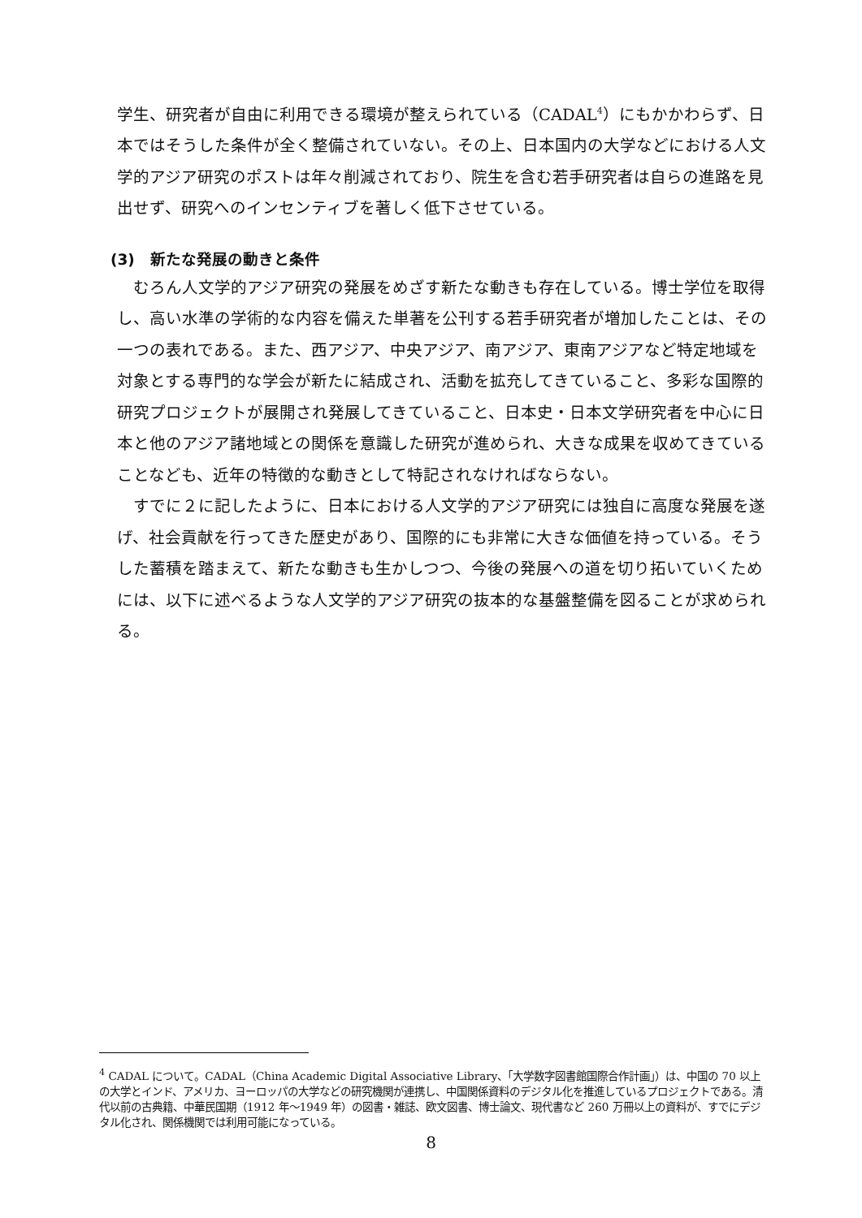学生、研究者が自由に利用できる環境が整えられている（CADAL<sup>4</sup>）にもかかわらず、日本ではそうした条件が全く整備されていない。その上、日本国内の大学などにおける人文学的アジア研究のポストは年々削減されており、院生を含む若手研究者は自らの進路を見出せず、研究へのインセンティブを著しく低下させている。
(3)　新たな発展の動きと条件
　むろん人文学的アジア研究の発展をめざす新たな動きも存在している。博士学位を取得し、高い水準の学術的な内容を備えた単著を公刊する若手研究者が増加したことは、その一つの表れである。また、西アジア、中央アジア、南アジア、東南アジアなど特定地域を対象とする専門的な学会が新たに結成され、活動を拡充してきていること、多彩な国際的研究プロジェクトが展開され発展してきていること、日本史・日本文学研究者を中心に日本と他のアジア諸地域との関係を意識した研究が進められ、大きな成果を収めてきていることなども、近年の特徴的な動きとして特記されなければならない。
　すでに２に記したように、日本における人文学的アジア研究には独自に高度な発展を遂げ、社会貢献を行ってきた歴史があり、国際的にも非常に大きな価値を持っている。そうした蓄積を踏まえて、新たな動きも生かしつつ、今後の発展への道を切り拓いていくためには、以下に述べるような人文学的アジア研究の抜本的な基盤整備を図ることが求められる。
<sup>4</sup> CADAL について。CADAL（China Academic Digital Associative Library、「大学数字図書館国際合作計画」）は、中国の 70 以上の大学とインド、アメリカ、ヨーロッパの大学などの研究機関が連携し、中国関係資料のデジタル化を推進しているプロジェクトである。清代以前の古典籍、中華民国期（1912 年～1949 年）の図書・雑誌、欧文図書、博士論文、現代書など 260 万冊以上の資料が、すでにデジタル化され、関係機関では利用可能になっている。
8